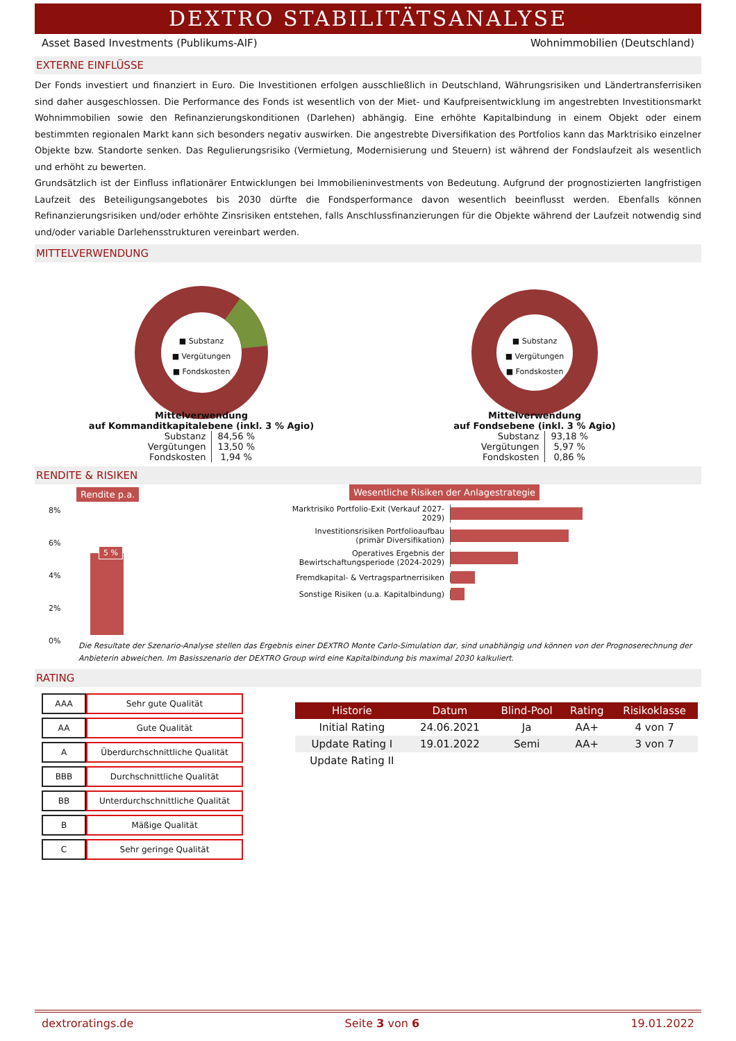DEXTRO STABILITÄTSANALYSE
Asset Based Investments (Publikums-AIF) Wohnimmobilien (Deutschland)
EXTERNE EINFLÜSSE
Der Fonds investiert und finanziert in Euro. Die Investitionen erfolgen ausschließlich in Deutschland, Währungsrisiken und Ländertransferrisiken sind daher ausgeschlossen. Die Performance des Fonds ist wesentlich von der Miet- und Kaufpreisentwicklung im angestrebten Investitionsmarkt Wohnimmobilien sowie den Refinanzierungskonditionen (Darlehen) abhängig. Eine erhöhte Kapitalbindung in einem Objekt oder einem bestimmten regionalen Markt kann sich besonders negativ auswirken. Die angestrebte Diversifikation des Portfolios kann das Marktrisiko einzelner Objekte bzw. Standorte senken. Das Regulierungsrisiko (Vermietung, Modernisierung und Steuern) ist während der Fondslaufzeit als wesentlich und erhöht zu bewerten.
Grundsätzlich ist der Einfluss inflationärer Entwicklungen bei Immobilieninvestments von Bedeutung. Aufgrund der prognostizierten langfristigen Laufzeit des Beteiligungsangebotes bis 2030 dürfte die Fondsperformance davon wesentlich beeinflusst werden. Ebenfalls können Refinanzierungsrisiken und/oder erhöhte Zinsrisiken entstehen, falls Anschlussfinanzierungen für die Objekte während der Laufzeit notwendig sind und/oder variable Darlehensstrukturen vereinbart werden.
MITTELVERWENDUNG
■ Substanz
■ Vergütungen
■ Fondskosten
Mittelverwendung
auf Kommanditkapitalebene (inkl. 3 % Agio)
| Substanz | 84,56 % |
| Vergütungen | 13,50 % |
| Fondskosten | 1,94 % |
■ Substanz
■ Vergütungen
■ Fondskosten
Mittelverwendung
auf Fondsebene (inkl. 3 % Agio)
| Substanz | 93,18 % |
| Vergütungen | 5,97 % |
| Fondskosten | 0,86 % |
RENDITE & RISIKEN
Rendite p.a.
8%
6%
4%
2%
0%
5 %
Wesentliche Risiken der Anlagestrategie
Marktrisiko Portfolio-Exit (Verkauf 2027-2029)
Investitionsrisiken Portfolioaufbau (primär Diversifikation)
Operatives Ergebnis der Bewirtschaftungsperiode (2024-2029)
Fremdkapital- & Vertragspartnerrisiken
Sonstige Risiken (u.a. Kapitalbindung)
Die Resultate der Szenario-Analyse stellen das Ergebnis einer DEXTRO Monte Carlo-Simulation dar, sind unabhängig und können von der Prognoserechnung der Anbieterin abweichen. Im Basisszenario der DEXTRO Group wird eine Kapitalbindung bis maximal 2030 kalkuliert.
RATING
| AAA | Sehr gute Qualität |
| AA | Gute Qualität |
| A | Überdurchschnittliche Qualität |
| BBB | Durchschnittliche Qualität |
| BB | Unterdurchschnittliche Qualität |
| B | Mäßige Qualität |
| C | Sehr geringe Qualität |
| Historie | Datum | Blind-Pool | Rating | Risikoklasse |
| --- | --- | --- | --- | --- |
| Initial Rating | 24.06.2021 | Ja | AA+ | 4 von 7 |
| Update Rating I | 19.01.2022 | Semi | AA+ | 3 von 7 |
| Update Rating II | | | | |
dextroratings.de Seite 3 von 6 19.01.2022